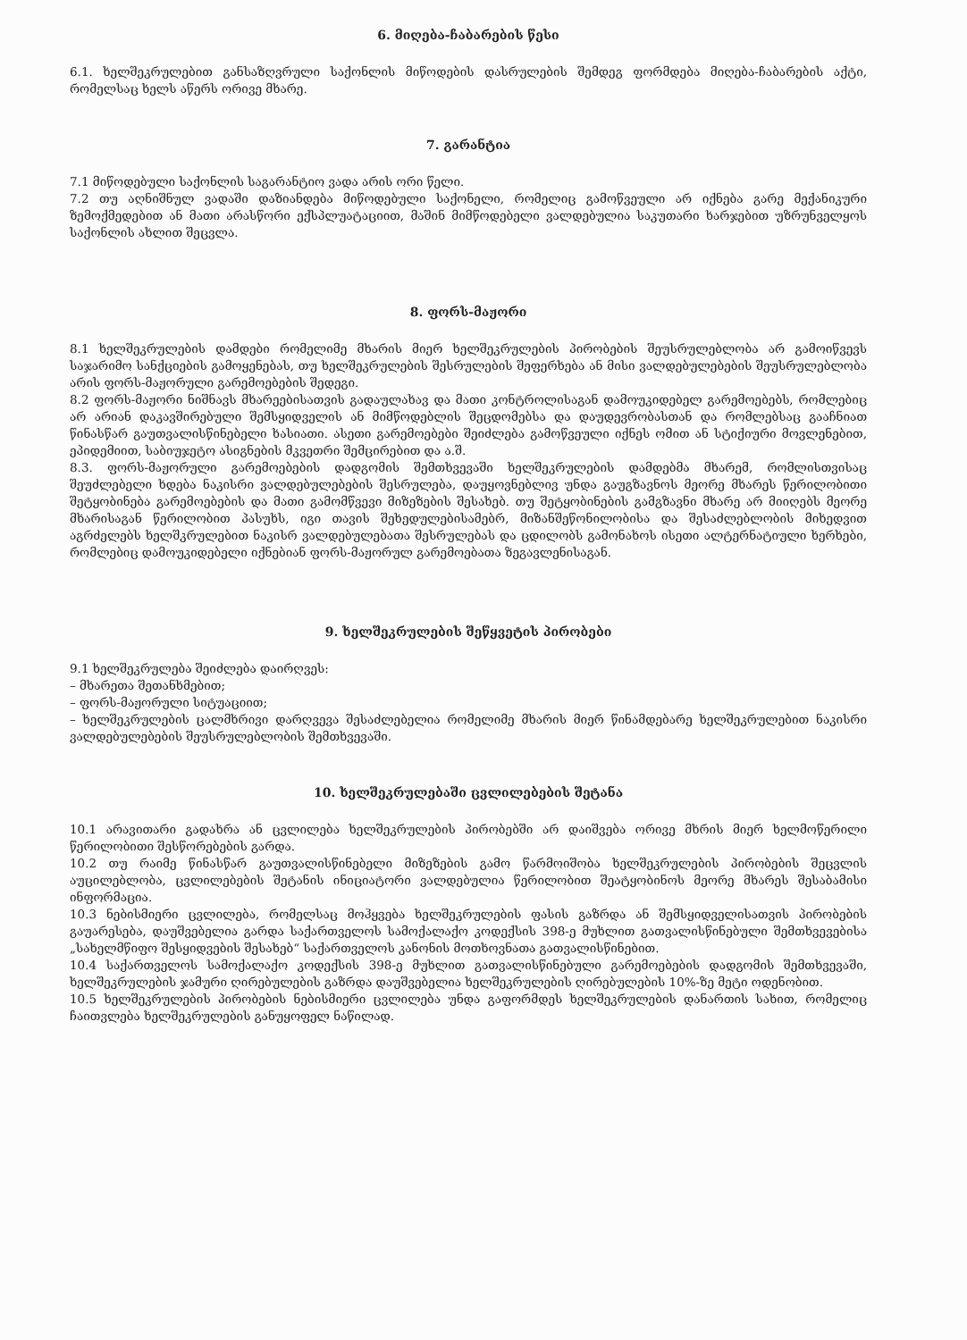6. მიღება-ჩაბარების წესი
6.1. ხელშეკრულებით განსაზღვრული საქონლის მიწოდების დასრულების შემდეგ ფორმდება მიღება-ჩაბარების აქტი, რომელსაც ხელს აწერს ორივე მხარე.
7. გარანტია
7.1 მიწოდებული საქონლის საგარანტიო ვადა არის ორი წელი.
7.2 თუ აღნიშნულ ვადაში დაზიანდება მიწოდებული საქონელი, რომელიც გამოწვეული არ იქნება გარე მექანიკური ზემოქმედებით ან მათი არასწორი ექსპლუატაციით, მაშინ მიმწოდებელი ვალდებულია საკუთარი ხარჯებით უზრუნველყოს საქონლის ახლით შეცვლა.
8. ფორს-მაჟორი
8.1 ხელშეკრულების დამდები რომელიმე მხარის მიერ ხელშეკრულების პირობების შეუსრულებლობა არ გამოიწვევს საჯარიმო სანქციების გამოყენებას, თუ ხელშეკრულების შესრულების შეფერხება ან მისი ვალდებულებების შეუსრულებლობა არის ფორს-მაჟორული გარემოებების შედეგი.
8.2 ფორს-მაჟორი ნიშნავს მხარეებისათვის გადაულახავ და მათი კონტროლისაგან დამოუკიდებელ გარემოებებს, რომლებიც არ არიან დაკავშირებული შემსყიდველის ან მიმწოდებლის შეცდომებსა და დაუდევრობასთან და რომლებსაც გააჩნიათ წინასწარ გაუთვალისწინებელი ხასიათი. ასეთი გარემოებები შეიძლება გამოწვეული იქნეს ომით ან სტიქიური მოვლენებით, ეპიდემიით, საბიუჯეტო ასიგნების მკვეთრი შემცირებით და ა.შ.
8.3. ფორს-მაჟორული გარემოებების დადგომის შემთხვევაში ხელშეკრულების დამდებმა მხარემ, რომლისთვისაც შეუძლებელი ხდება ნაკისრი ვალდებულებების შესრულება, დაუყოვნებლივ უნდა გაუგზავნოს მეორე მხარეს წერილობითი შეტყობინება გარემოებების და მათი გამომწვევი მიზეზების შესახებ. თუ შეტყობინების გამგზავნი მხარე არ მიიღებს მეორე მხარისაგან წერილობით პასუხს, იგი თავის შეხედულებისამებრ, მიზანშეწონილობისა და შესაძლებლობის მიხედვით აგრძელებს ხელშკრულებით ნაკისრ ვალდებულებათა შესრულებას და ცდილობს გამონახოს ისეთი ალტერნატიული ხერხები, რომლებიც დამოუკიდებელი იქნებიან ფორს-მაჟორულ გარემოებათა ზეგავლენისაგან.
9. ხელშეკრულების შეწყვეტის პირობები
9.1 ხელშეკრულება შეიძლება დაირღვეს:
– მხარეთა შეთანხმებით;
– ფორს-მაჟორული სიტუაციით;
– ხელშეკრულების ცალმხრივი დარღვევა შესაძლებელია რომელიმე მხარის მიერ წინამდებარე ხელშეკრულებით ნაკისრი ვალდებულებების შეუსრულებლობის შემთხვევაში.
10. ხელშეკრულებაში ცვლილებების შეტანა
10.1 არავითარი გადახრა ან ცვლილება ხელშეკრულების პირობებში არ დაიშვება ორივე მხრის მიერ ხელმოწერილი წერილობითი შესწორებების გარდა.
10.2 თუ რაიმე წინასწარ გაუთვალისწინებელი მიზეზების გამო წარმოიშობა ხელშეკრულების პირობების შეცვლის აუცილებლობა, ცვლილებების შეტანის ინიციატორი ვალდებულია წერილობით შეატყობინოს მეორე მხარეს შესაბამისი ინფორმაცია.
10.3 ნებისმიერი ცვლილება, რომელსაც მოჰყვება ხელშეკრულების ფასის გაზრდა ან შემსყიდველისათვის პირობების გაუარესება, დაუშვებელია გარდა საქართველოს სამოქალაქო კოდექსის 398-ე მუხლით გათვალისწინებული შემთხვევებისა „სახელმწიფო შესყიდვების შესახებ“ საქართველოს კანონის მოთხოვნათა გათვალისწინებით.
10.4 საქართველოს სამოქალაქო კოდექსის 398-ე მუხლით გათვალისწინებული გარემოებების დადგომის შემთხვევაში, ხელშეკრულების ჯამური ღირებულების გაზრდა დაუშვებელია ხელშეკრულების ღირებულების 10%-ზე მეტი ოდენობით.
10.5 ხელშეკრულების პირობების ნებისმიერი ცვლილება უნდა გაფორმდეს ხელშეკრულების დანართის სახით, რომელიც ჩაითვლება ხელშეკრულების განუყოფელ ნაწილად.